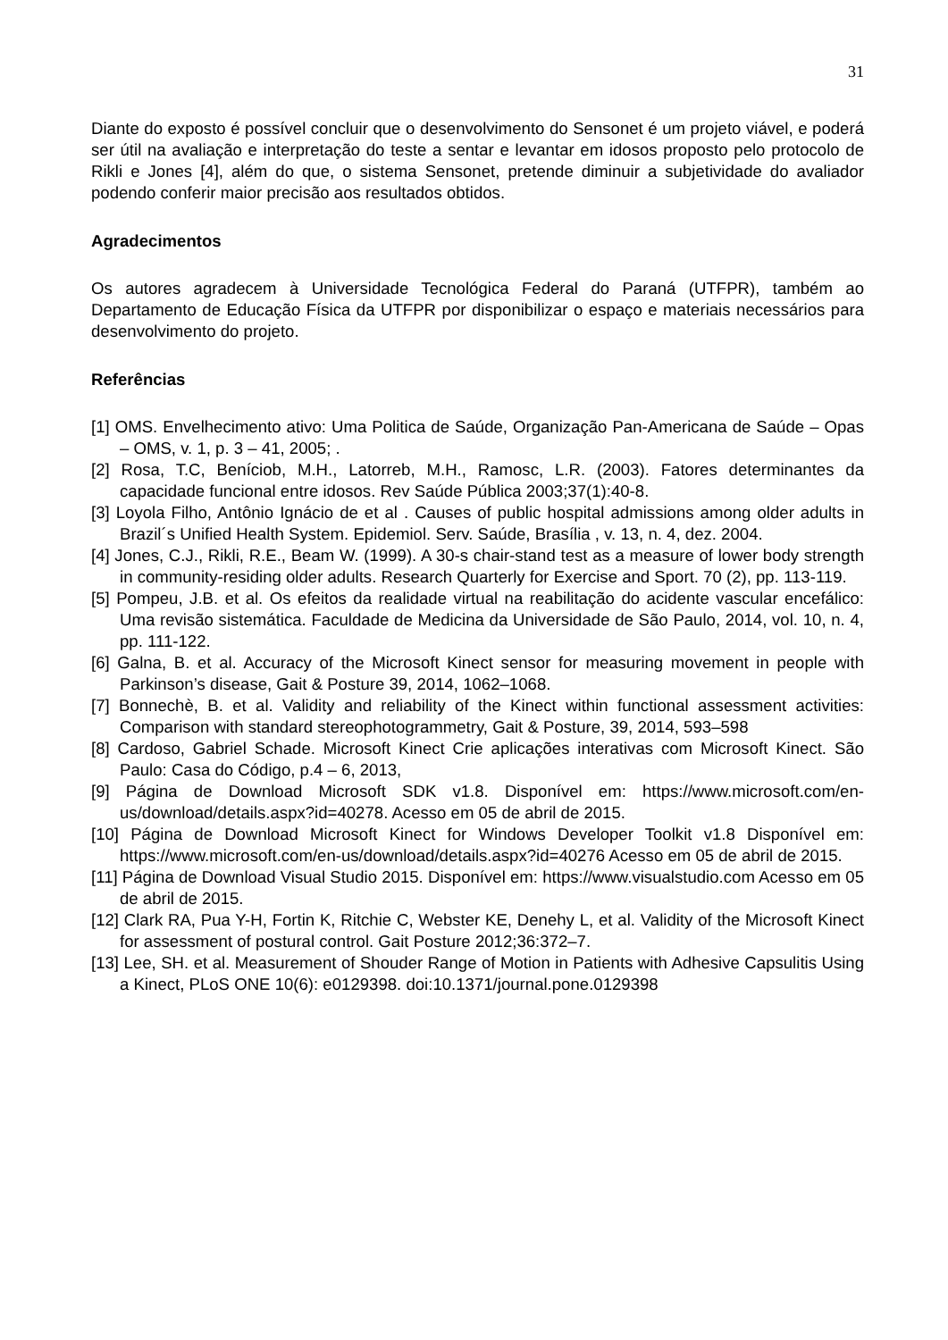31
Diante do exposto é possível concluir que o desenvolvimento do Sensonet é um projeto viável, e poderá ser útil na avaliação e interpretação do teste a sentar e levantar em idosos proposto pelo protocolo de Rikli e Jones [4], além do que, o sistema Sensonet, pretende diminuir a subjetividade do avaliador podendo conferir maior precisão aos resultados obtidos.
Agradecimentos
Os autores agradecem à Universidade Tecnológica Federal do Paraná (UTFPR), também ao Departamento de Educação Física da UTFPR por disponibilizar o espaço e materiais necessários para desenvolvimento do projeto.
Referências
[1] OMS. Envelhecimento ativo: Uma Politica de Saúde, Organização Pan-Americana de Saúde – Opas – OMS, v. 1, p. 3 – 41, 2005; .
[2] Rosa, T.C, Beníciob, M.H., Latorreb, M.H., Ramosc, L.R. (2003). Fatores determinantes da capacidade funcional entre idosos. Rev Saúde Pública 2003;37(1):40-8.
[3] Loyola Filho, Antônio Ignácio de et al . Causes of public hospital admissions among older adults in Brazil´s Unified Health System. Epidemiol. Serv. Saúde, Brasília , v. 13, n. 4, dez. 2004.
[4] Jones, C.J., Rikli, R.E., Beam W. (1999). A 30-s chair-stand test as a measure of lower body strength in community-residing older adults. Research Quarterly for Exercise and Sport. 70 (2), pp. 113-119.
[5] Pompeu, J.B. et al. Os efeitos da realidade virtual na reabilitação do acidente vascular encefálico: Uma revisão sistemática. Faculdade de Medicina da Universidade de São Paulo, 2014, vol. 10, n. 4, pp. 111-122.
[6] Galna, B. et al. Accuracy of the Microsoft Kinect sensor for measuring movement in people with Parkinson’s disease, Gait & Posture 39, 2014, 1062–1068.
[7] Bonnechè, B. et al. Validity and reliability of the Kinect within functional assessment activities: Comparison with standard stereophotogrammetry, Gait & Posture, 39, 2014, 593–598
[8] Cardoso, Gabriel Schade. Microsoft Kinect Crie aplicações interativas com Microsoft Kinect. São Paulo: Casa do Código, p.4 – 6, 2013,
[9] Página de Download Microsoft SDK v1.8. Disponível em: https://www.microsoft.com/en-us/download/details.aspx?id=40278. Acesso em 05 de abril de 2015.
[10] Página de Download Microsoft Kinect for Windows Developer Toolkit v1.8 Disponível em: https://www.microsoft.com/en-us/download/details.aspx?id=40276 Acesso em 05 de abril de 2015.
[11] Página de Download Visual Studio 2015. Disponível em: https://www.visualstudio.com Acesso em 05 de abril de 2015.
[12] Clark RA, Pua Y-H, Fortin K, Ritchie C, Webster KE, Denehy L, et al. Validity of the Microsoft Kinect for assessment of postural control. Gait Posture 2012;36:372–7.
[13] Lee, SH. et al. Measurement of Shouder Range of Motion in Patients with Adhesive Capsulitis Using a Kinect, PLoS ONE 10(6): e0129398. doi:10.1371/journal.pone.0129398